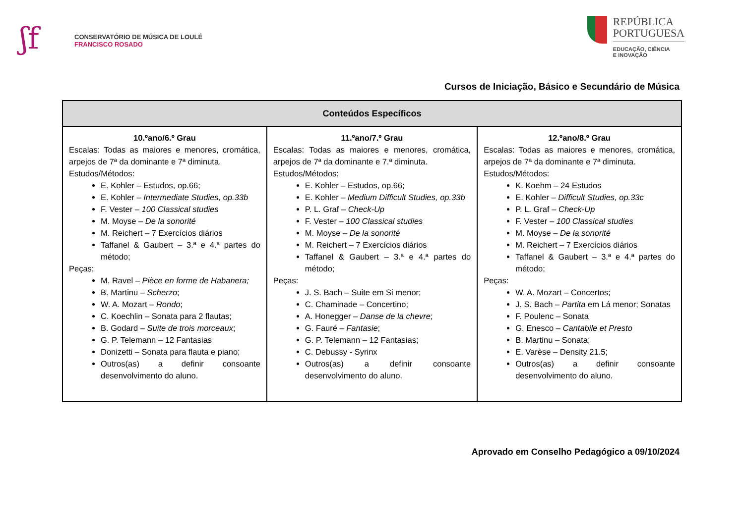ʃf
CONSERVATÓRIO DE MÚSICA DE LOULÉ
FRANCISCO ROSADO
REPÚBLICA
PORTUGUESA
EDUCAÇÃO, CIÊNCIA
E INOVAÇÃO
Cursos de Iniciação, Básico e Secundário de Música
| Conteúdos Específicos | | |
| --- | --- | --- |
| 10.ºano/6.º Grau Escalas: Todas as maiores e menores, cromática, arpejos de 7ª da dominante e 7ª diminuta. Estudos/Métodos: E. Kohler – Estudos, op.66; E. Kohler – Intermediate Studies, op.33b F. Vester – 100 Classical studies M. Moyse – De la sonorité M. Reichert – 7 Exercícios diários Taffanel & Gaubert – 3.ª e 4.ª partes do método; Peças: M. Ravel – Pièce en forme de Habanera; B. Martinu – Scherzo ; W. A. Mozart – Rondo ; C. Koechlin – Sonata para 2 flautas; B. Godard – Suite de trois morceaux ; G. P. Telemann – 12 Fantasias Donizetti – Sonata para flauta e piano; Outros(as) a definir consoante desenvolvimento do aluno. | 11.ºano/7.º Grau Escalas: Todas as maiores e menores, cromática, arpejos de 7ª da dominante e 7.ª diminuta. Estudos/Métodos: E. Kohler – Estudos, op.66; E. Kohler – Medium Difficult Studies, op.33b P. L. Graf – Check-Up F. Vester – 100 Classical studies M. Moyse – De la sonorité M. Reichert – 7 Exercícios diários Taffanel & Gaubert – 3.ª e 4.ª partes do método; Peças: J. S. Bach – Suite em Si menor; C. Chaminade – Concertino; A. Honegger – Danse de la chevre ; G. Fauré – Fantasie ; G. P. Telemann – 12 Fantasias; C. Debussy - Syrinx Outros(as) a definir consoante desenvolvimento do aluno. | 12.ºano/8.º Grau Escalas: Todas as maiores e menores, cromática, arpejos de 7ª da dominante e 7ª diminuta. Estudos/Métodos: K. Koehm – 24 Estudos E. Kohler – Difficult Studies, op.33c P. L. Graf – Check-Up F. Vester – 100 Classical studies M. Moyse – De la sonorité M. Reichert – 7 Exercícios diários Taffanel & Gaubert – 3.ª e 4.ª partes do método; Peças: W. A. Mozart – Concertos; J. S. Bach – Partita em Lá menor; Sonatas F. Poulenc – Sonata G. Enesco – Cantabile et Presto B. Martinu – Sonata; E. Varèse – Density 21.5; Outros(as) a definir consoante desenvolvimento do aluno. |
Aprovado em Conselho Pedagógico a 09/10/2024